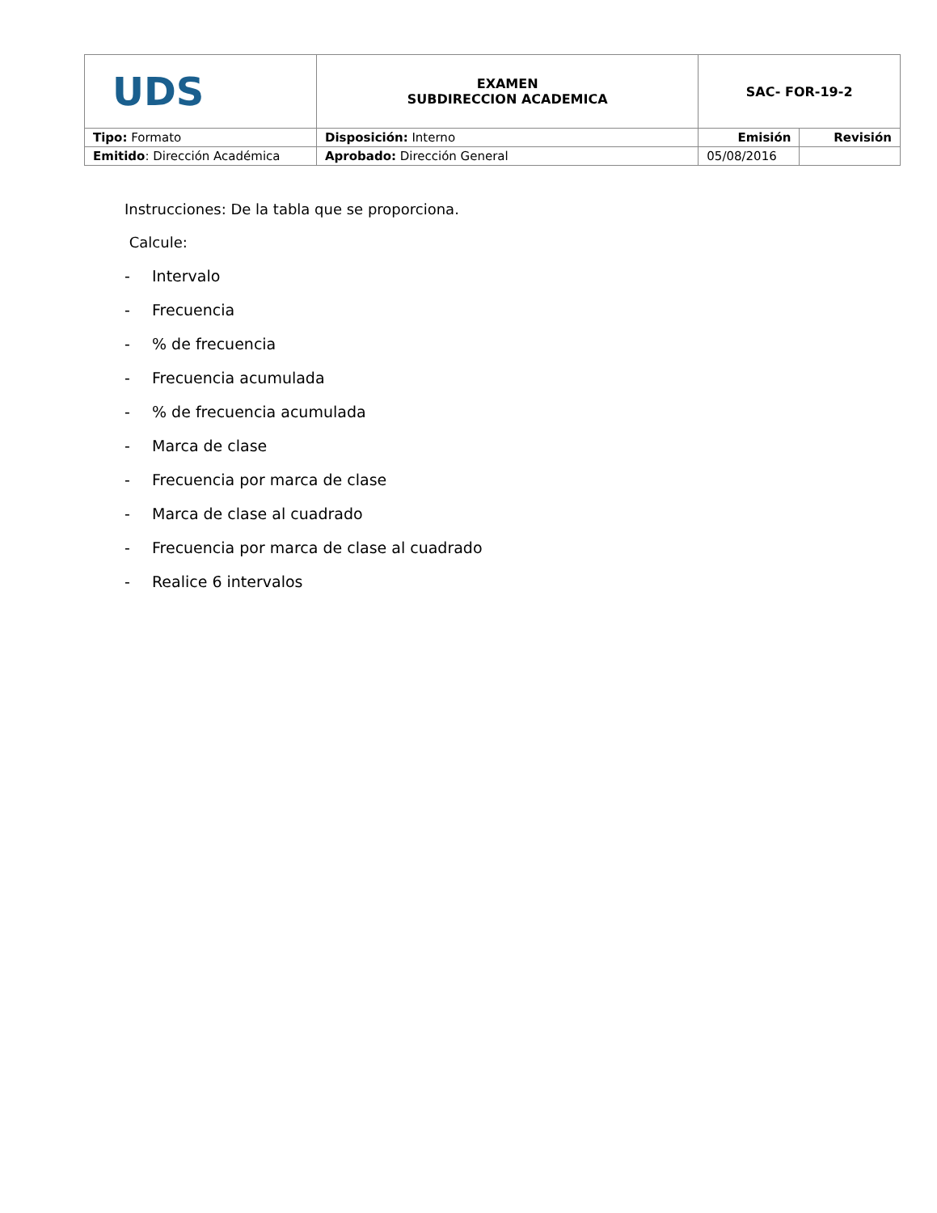| UDS | EXAMEN SUBDIRECCION ACADEMICA | SAC- FOR-19-2 | |
| Tipo: Formato | Disposición: Interno | Emisión | Revisión |
| Emitido : Dirección Académica | Aprobado: Dirección General | 05/08/2016 | |
Instrucciones: De la tabla que se proporciona.
Calcule:
- Intervalo
- Frecuencia
-% de frecuencia
- Frecuencia acumulada
-% de frecuencia acumulada
- Marca de clase
- Frecuencia por marca de clase
- Marca de clase al cuadrado
- Frecuencia por marca de clase al cuadrado
- Realice 6 intervalos